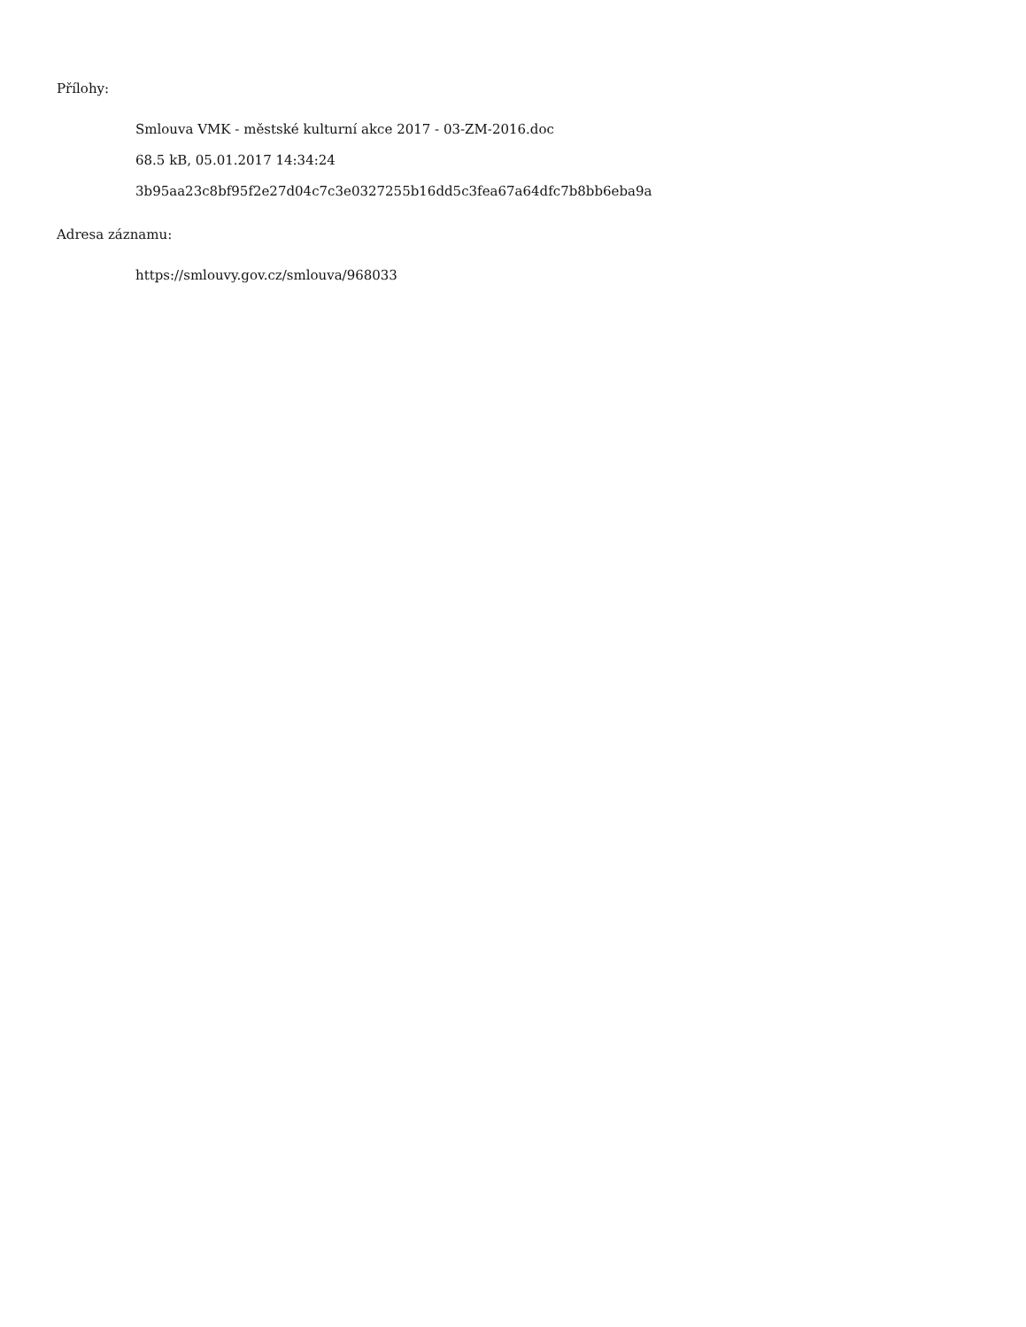Přílohy:
Smlouva VMK - městské kulturní akce 2017 - 03-ZM-2016.doc
68.5 kB, 05.01.2017 14:34:24
3b95aa23c8bf95f2e27d04c7c3e0327255b16dd5c3fea67a64dfc7b8bb6eba9a
Adresa záznamu:
https://smlouvy.gov.cz/smlouva/968033